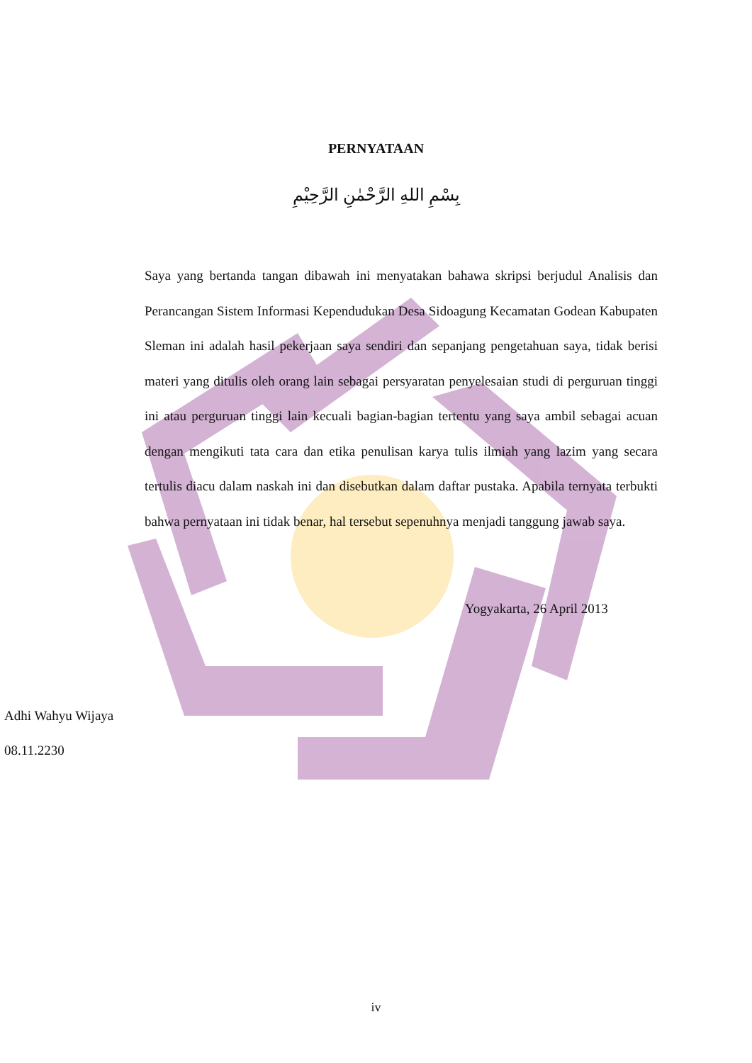PERNYATAAN
بِسْمِ اللهِ الرَّحْمٰنِ الرَّحِيْمِ
Saya yang bertanda tangan dibawah ini menyatakan bahawa skripsi berjudul Analisis dan Perancangan Sistem Informasi Kependudukan Desa Sidoagung Kecamatan Godean Kabupaten Sleman ini adalah hasil pekerjaan saya sendiri dan sepanjang pengetahuan saya, tidak berisi materi yang ditulis oleh orang lain sebagai persyaratan penyelesaian studi di perguruan tinggi ini atau perguruan tinggi lain kecuali bagian-bagian tertentu yang saya ambil sebagai acuan dengan mengikuti tata cara dan etika penulisan karya tulis ilmiah yang lazim yang secara tertulis diacu dalam naskah ini dan disebutkan dalam daftar pustaka. Apabila ternyata terbukti bahwa pernyataan ini tidak benar, hal tersebut sepenuhnya menjadi tanggung jawab saya.
Yogyakarta, 26 April 2013
Adhi Wahyu Wijaya
08.11.2230
iv